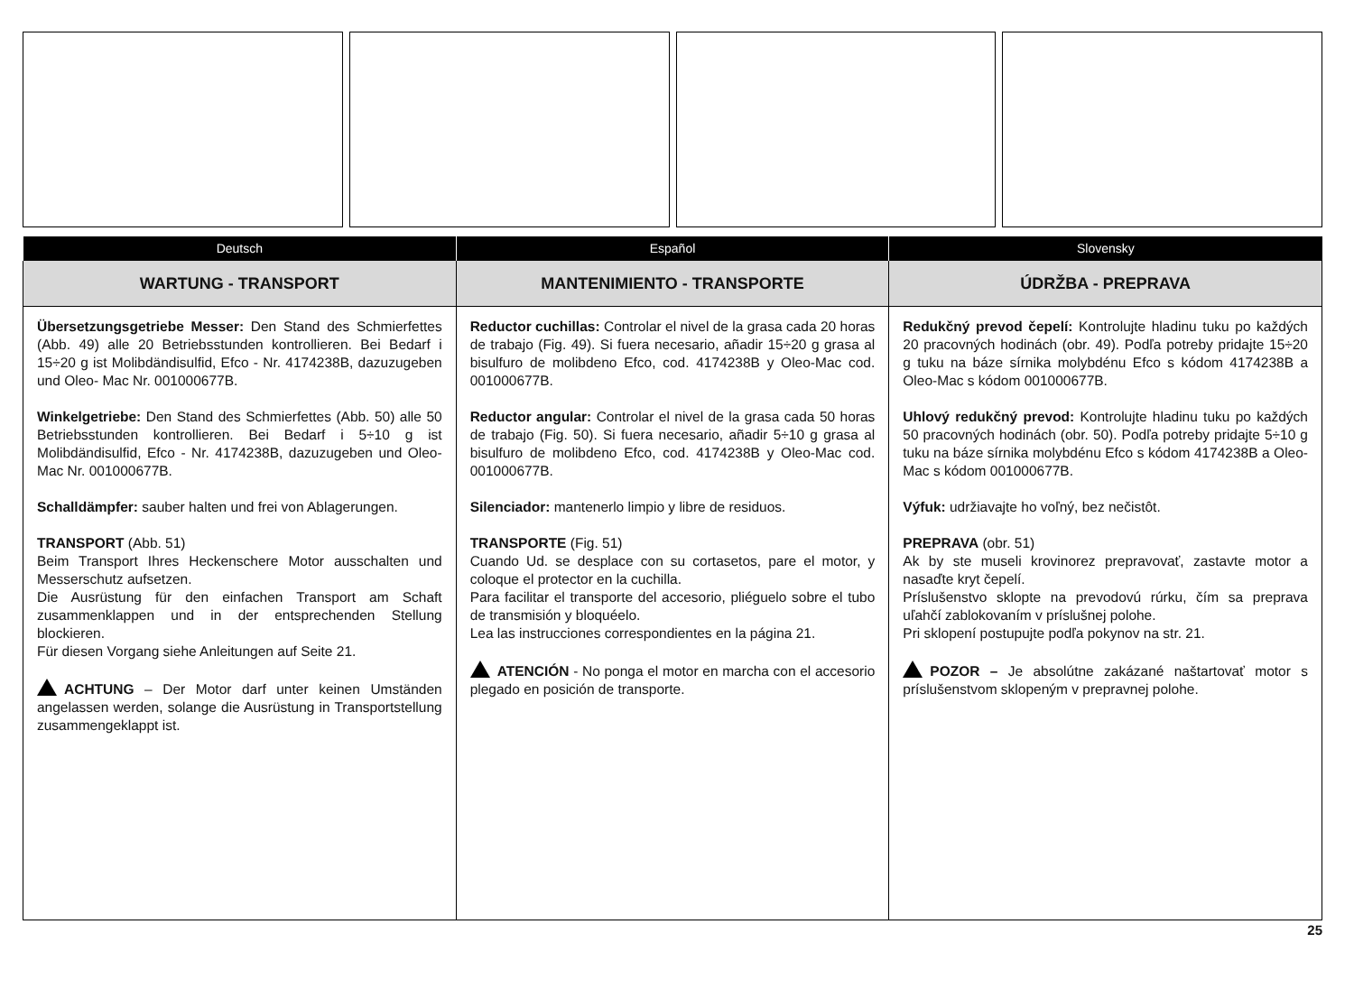| Deutsch | Español | Slovensky |
| --- | --- | --- |
| WARTUNG - TRANSPORT | MANTENIMIENTO - TRANSPORTE | ÚDRŽBA - PREPRAVA |
| Übersetzungsgetriebe Messer: Den Stand des Schmierfettes (Abb. 49) alle 20 Betriebsstunden kontrollieren. Bei Bedarf i 15÷20 g ist Molibdändisulfid, Efco - Nr. 4174238B, dazuzugeben und Oleo- Mac Nr. 001000677B. Winkelgetriebe: Den Stand des Schmierfettes (Abb. 50) alle 50 Betriebsstunden kontrollieren. Bei Bedarf i 5÷10 g ist Molibdändisulfid, Efco - Nr. 4174238B, dazuzugeben und Oleo-Mac Nr. 001000677B. Schalldämpfer: sauber halten und frei von Ablagerungen. TRANSPORT (Abb. 51) Beim Transport Ihres Heckenschere Motor ausschalten und Messerschutz aufsetzen. Die Ausrüstung für den einfachen Transport am Schaft zusammenklappen und in der entsprechenden Stellung blockieren. Für diesen Vorgang siehe Anleitungen auf Seite 21. ACHTUNG – Der Motor darf unter keinen Umständen angelassen werden, solange die Ausrüstung in Transportstellung zusammengeklappt ist. | Reductor cuchillas: Controlar el nivel de la grasa cada 20 horas de trabajo (Fig. 49). Si fuera necesario, añadir 15÷20 g grasa al bisulfuro de molibdeno Efco, cod. 4174238B y Oleo-Mac cod. 001000677B. Reductor angular: Controlar el nivel de la grasa cada 50 horas de trabajo (Fig. 50). Si fuera necesario, añadir 5÷10 g grasa al bisulfuro de molibdeno Efco, cod. 4174238B y Oleo-Mac cod. 001000677B. Silenciador: mantenerlo limpio y libre de residuos. TRANSPORTE (Fig. 51) Cuando Ud. se desplace con su cortasetos, pare el motor, y coloque el protector en la cuchilla. Para facilitar el transporte del accesorio, pliéguelo sobre el tubo de transmisión y bloquéelo. Lea las instrucciones correspondientes en la página 21. ATENCIÓN - No ponga el motor en marcha con el accesorio plegado en posición de transporte. | Redukčný prevod čepelí: Kontrolujte hladinu tuku po každých 20 pracovných hodinách (obr. 49). Podľa potreby pridajte 15÷20 g tuku na báze sírnika molybdénu Efco s kódom 4174238B a Oleo-Mac s kódom 001000677B. Uhlový redukčný prevod: Kontrolujte hladinu tuku po každých 50 pracovných hodinách (obr. 50). Podľa potreby pridajte 5÷10 g tuku na báze sírnika molybdénu Efco s kódom 4174238B a Oleo-Mac s kódom 001000677B. Výfuk: udržiavajte ho voľný, bez nečistôt. PREPRAVA (obr. 51) Ak by ste museli krovinorez prepravovať, zastavte motor a nasaďte kryt čepelí. Príslušenstvo sklopte na prevodovú rúrku, čím sa preprava uľahčí zablokovaním v príslušnej polohe. Pri sklopení postupujte podľa pokynov na str. 21. POZOR – Je absolútne zakázané naštartovať motor s príslušenstvom sklopeným v prepravnej polohe. |
25